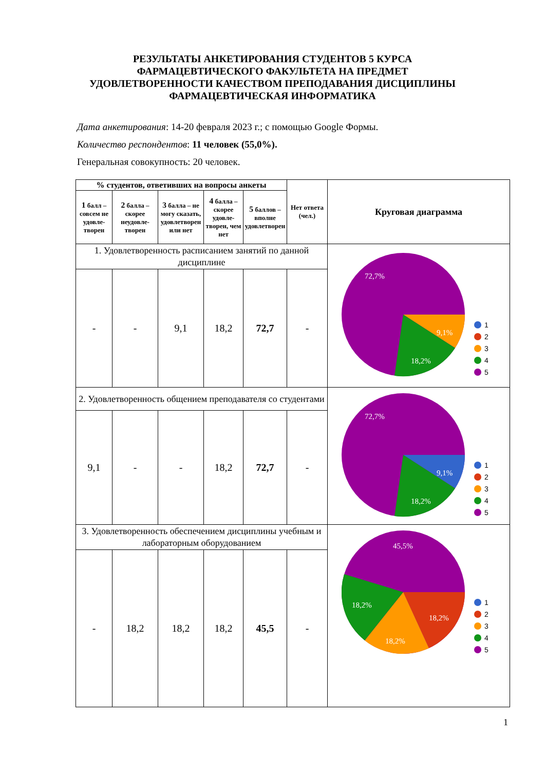РЕЗУЛЬТАТЫ АНКЕТИРОВАНИЯ СТУДЕНТОВ 5 КУРСА
ФАРМАЦЕВТИЧЕСКОГО ФАКУЛЬТЕТА НА ПРЕДМЕТ
УДОВЛЕТВОРЕННОСТИ КАЧЕСТВОМ ПРЕПОДАВАНИЯ ДИСЦИПЛИНЫ
ФАРМАЦЕВТИЧЕСКАЯ ИНФОРМАТИКА
Дата анкетирования: 14-20 февраля 2023 г.; с помощью Google Формы.
Количество респондентов: 11 человек (55,0%).
Генеральная совокупность: 20 человек.
| % студентов, ответивших на вопросы анкеты | | | | | Нет ответа (чел.) | Круговая диаграмма |
| --- | --- | --- | --- | --- | --- | --- |
| 1 балл – со­всем не удовле­творен | 2 балла – скорее неудовле­творен | 3 балла – не могу сказать, удовле­творен или нет | 4 балла – скорее удовле­творен, чем нет | 5 баллов – вполне удовле­творен | | |
| 1. Удовлетворенность расписанием занятий по данной дисциплине | | | | | | 72,7% 9,1% 18,2% 1 2 3 4 5 |
| - | - | 9,1 | 18,2 | 72,7 | - | |
| 2. Удовлетворенность общением преподавателя со студентами | | | | | | 72,7% 9,1% 18,2% 1 2 3 4 5 |
| 9,1 | - | - | 18,2 | 72,7 | - | |
| 3. Удовлетворенность обеспечением дисциплины учебным и лабораторным оборудованием | | | | | | 45,5% 18,2% 18,2% 18,2% 1 2 3 4 5 |
| - | 18,2 | 18,2 | 18,2 | 45,5 | - | |
1